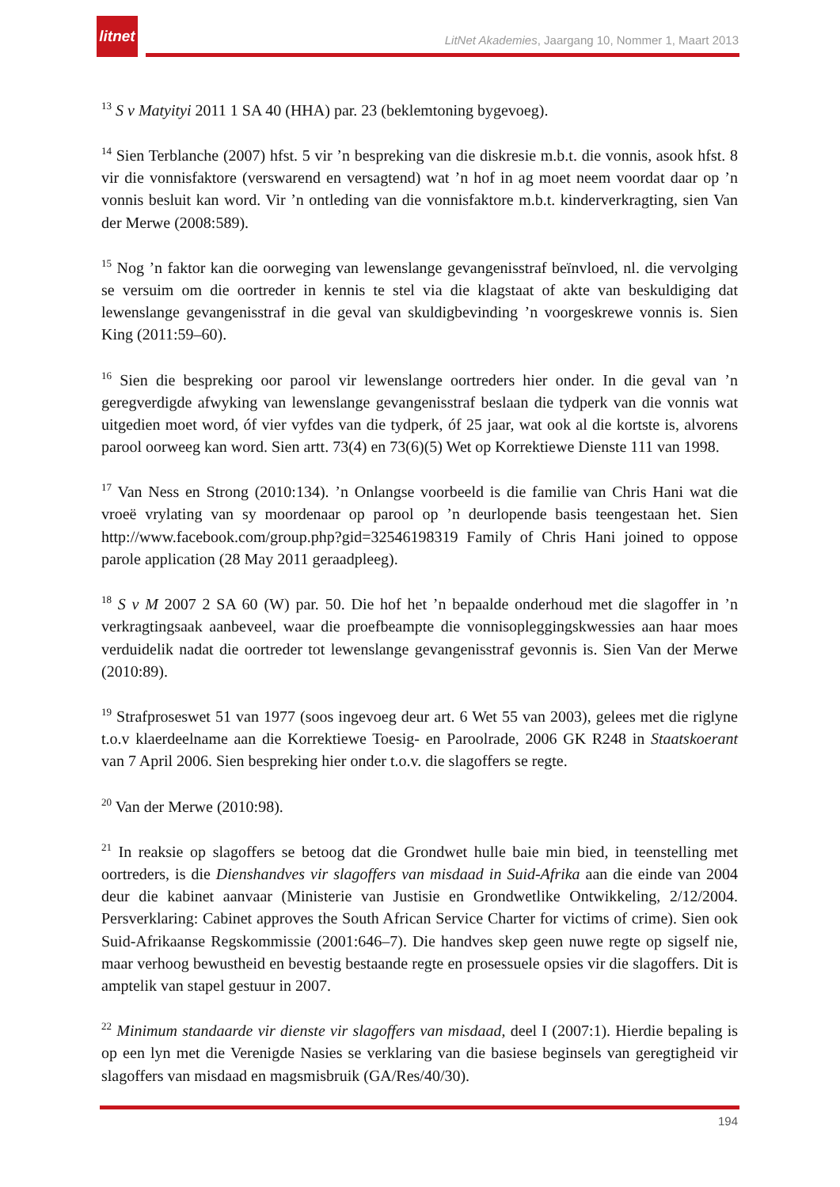litnet
LitNet Akademies, Jaargang 10, Nommer 1, Maart 2013
<sup>13</sup> S v Matyityi 2011 1 SA 40 (HHA) par. 23 (beklemtoning bygevoeg).
<sup>14</sup> Sien Terblanche (2007) hfst. 5 vir ’n bespreking van die diskresie m.b.t. die vonnis, asook hfst. 8 vir die vonnisfaktore (verswarend en versagtend) wat ’n hof in ag moet neem voordat daar op ’n vonnis besluit kan word. Vir ’n ontleding van die vonnisfaktore m.b.t. kinderverkragting, sien Van der Merwe (2008:589).
<sup>15</sup> Nog ’n faktor kan die oorweging van lewenslange gevangenisstraf beïnvloed, nl. die vervolging se versuim om die oortreder in kennis te stel via die klagstaat of akte van beskuldiging dat lewenslange gevangenisstraf in die geval van skuldigbevinding ’n voorgeskrewe vonnis is. Sien King (2011:59–60).
<sup>16</sup> Sien die bespreking oor parool vir lewenslange oortreders hier onder. In die geval van ’n geregverdigde afwyking van lewenslange gevangenisstraf beslaan die tydperk van die vonnis wat uitgedien moet word, óf vier vyfdes van die tydperk, óf 25 jaar, wat ook al die kortste is, alvorens parool oorweeg kan word. Sien artt. 73(4) en 73(6)(5) Wet op Korrektiewe Dienste 111 van 1998.
<sup>17</sup> Van Ness en Strong (2010:134). ’n Onlangse voorbeeld is die familie van Chris Hani wat die vroeë vrylating van sy moordenaar op parool op ’n deurlopende basis teengestaan het. Sien http://www.facebook.com/group.php?gid=32546198319 Family of Chris Hani joined to oppose parole application (28 May 2011 geraadpleeg).
<sup>18</sup> S v M 2007 2 SA 60 (W) par. 50. Die hof het ’n bepaalde onderhoud met die slagoffer in ’n verkragtingsaak aanbeveel, waar die proefbeampte die vonnisopleggingskwessies aan haar moes verduidelik nadat die oortreder tot lewenslange gevangenisstraf gevonnis is. Sien Van der Merwe (2010:89).
<sup>19</sup> Strafproseswet 51 van 1977 (soos ingevoeg deur art. 6 Wet 55 van 2003), gelees met die riglyne t.o.v klaerdeelname aan die Korrektiewe Toesig- en Paroolrade, 2006 GK R248 in Staatskoerant van 7 April 2006. Sien bespreking hier onder t.o.v. die slagoffers se regte.
<sup>20</sup> Van der Merwe (2010:98).
<sup>21</sup> In reaksie op slagoffers se betoog dat die Grondwet hulle baie min bied, in teenstelling met oortreders, is die Dienshandves vir slagoffers van misdaad in Suid-Afrika aan die einde van 2004 deur die kabinet aanvaar (Ministerie van Justisie en Grondwetlike Ontwikkeling, 2/12/2004. Persverklaring: Cabinet approves the South African Service Charter for victims of crime). Sien ook Suid-Afrikaanse Regskommissie (2001:646–7). Die handves skep geen nuwe regte op sigself nie, maar verhoog bewustheid en bevestig bestaande regte en prosessuele opsies vir die slagoffers. Dit is amptelik van stapel gestuur in 2007.
<sup>22</sup> Minimum standaarde vir dienste vir slagoffers van misdaad, deel I (2007:1). Hierdie bepaling is op een lyn met die Verenigde Nasies se verklaring van die basiese beginsels van geregtigheid vir slagoffers van misdaad en magsmisbruik (GA/Res/40/30).
194